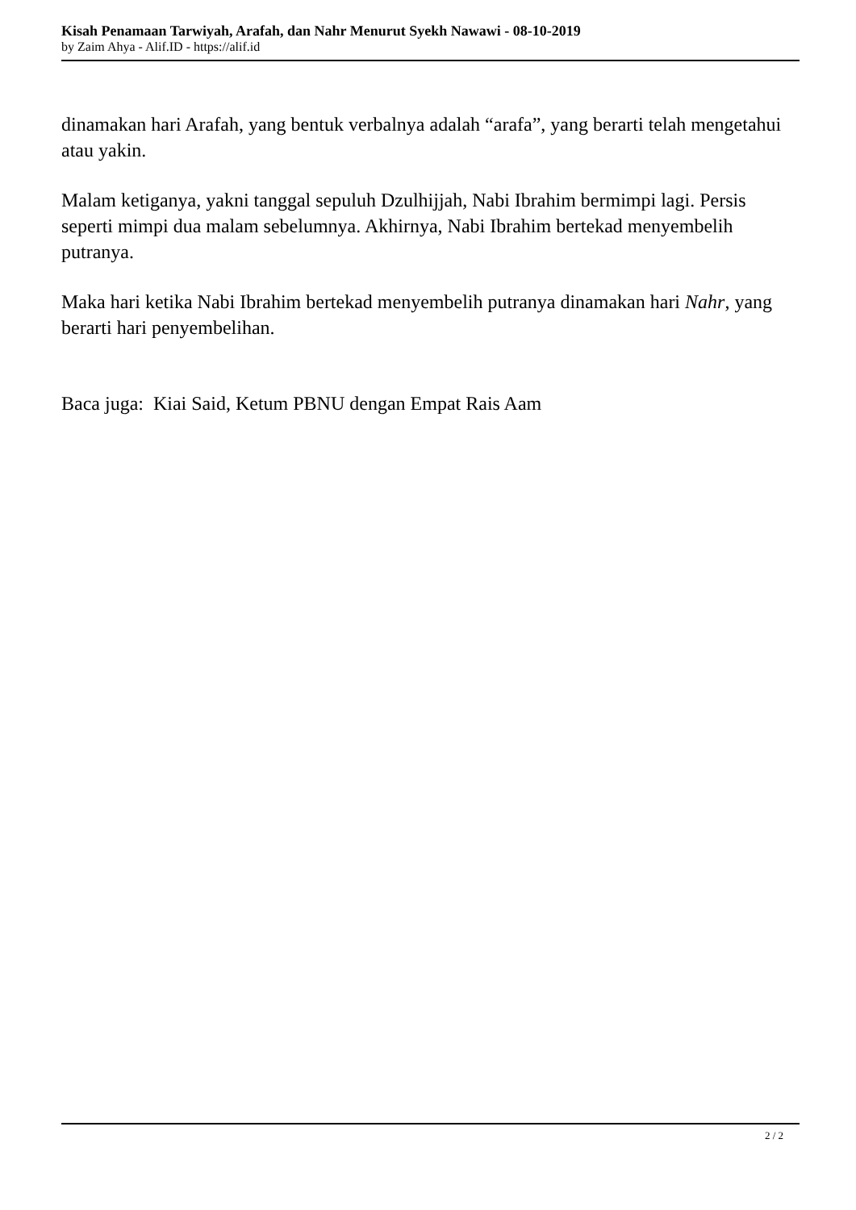Kisah Penamaan Tarwiyah, Arafah, dan Nahr Menurut Syekh Nawawi - 08-10-2019
by Zaim Ahya - Alif.ID - https://alif.id
dinamakan hari Arafah, yang bentuk verbalnya adalah “arafa”, yang berarti telah mengetahui atau yakin.
Malam ketiganya, yakni tanggal sepuluh Dzulhijjah, Nabi Ibrahim bermimpi lagi. Persis seperti mimpi dua malam sebelumnya. Akhirnya, Nabi Ibrahim bertekad menyembelih putranya.
Maka hari ketika Nabi Ibrahim bertekad menyembelih putranya dinamakan hari Nahr, yang berarti hari penyembelihan.
Baca juga: Kiai Said, Ketum PBNU dengan Empat Rais Aam
2 / 2